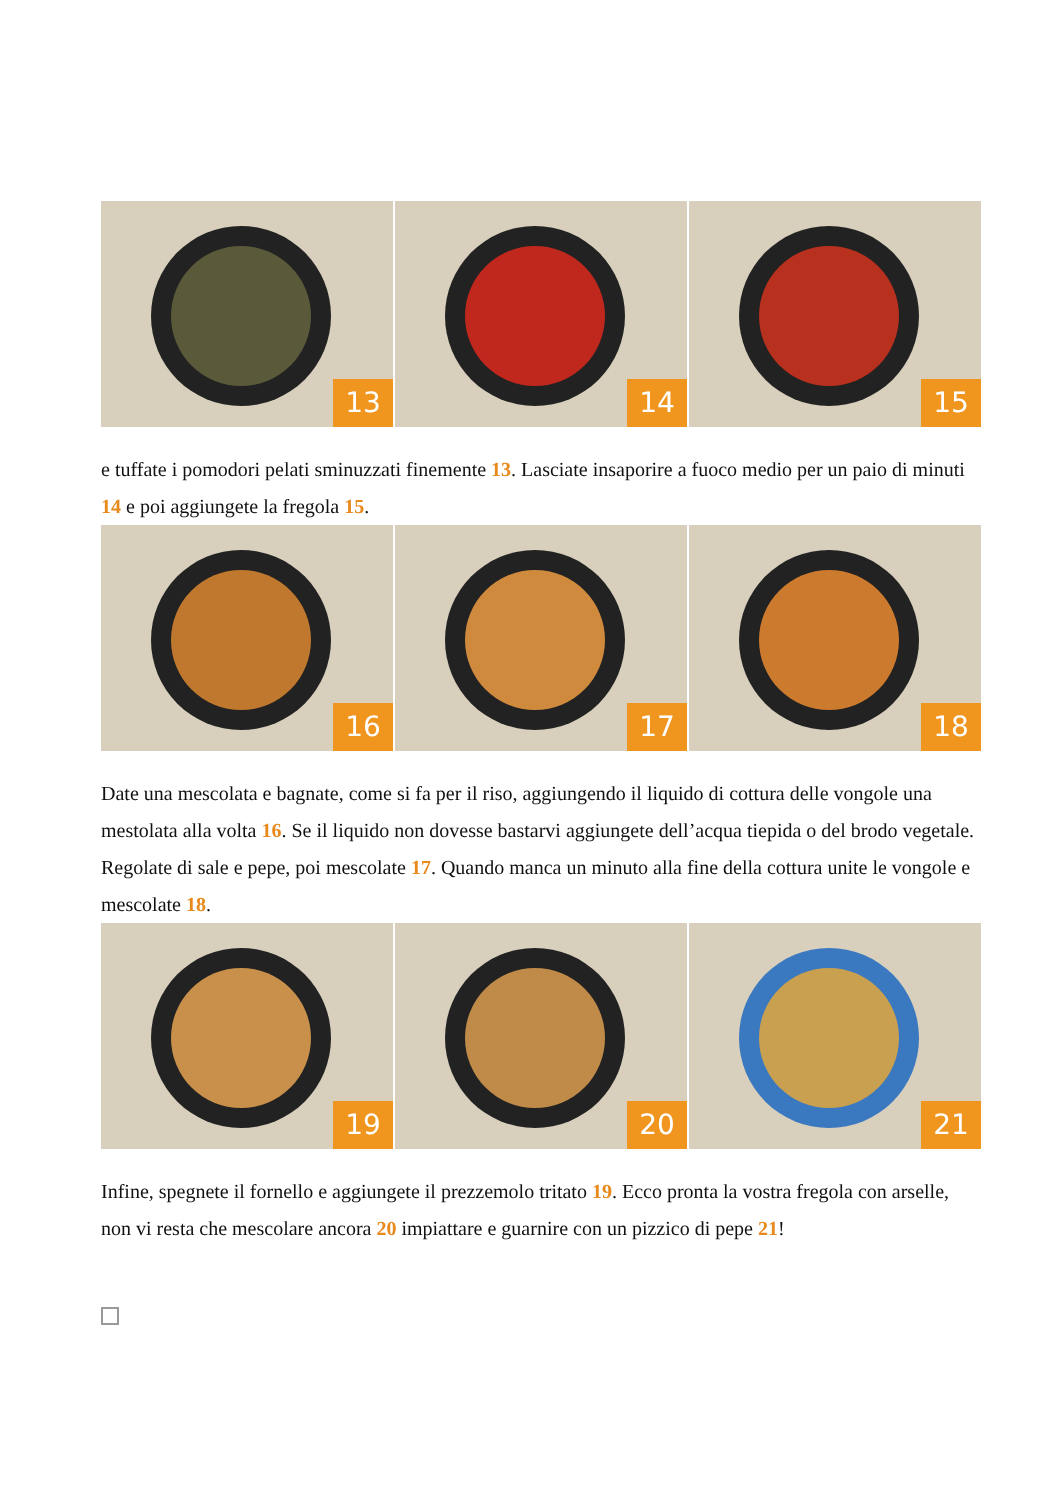13
14
15
e tuffate i pomodori pelati sminuzzati finemente 13. Lasciate insaporire a fuoco medio per un paio di minuti 14 e poi aggiungete la fregola 15.
16
17
18
Date una mescolata e bagnate, come si fa per il riso, aggiungendo il liquido di cottura delle vongole una mestolata alla volta 16. Se il liquido non dovesse bastarvi aggiungete dell’acqua tiepida o del brodo vegetale. Regolate di sale e pepe, poi mescolate 17. Quando manca un minuto alla fine della cottura unite le vongole e mescolate 18.
19
20
21
Infine, spegnete il fornello e aggiungete il prezzemolo tritato 19. Ecco pronta la vostra fregola con arselle, non vi resta che mescolare ancora 20 impiattare e guarnire con un pizzico di pepe 21!